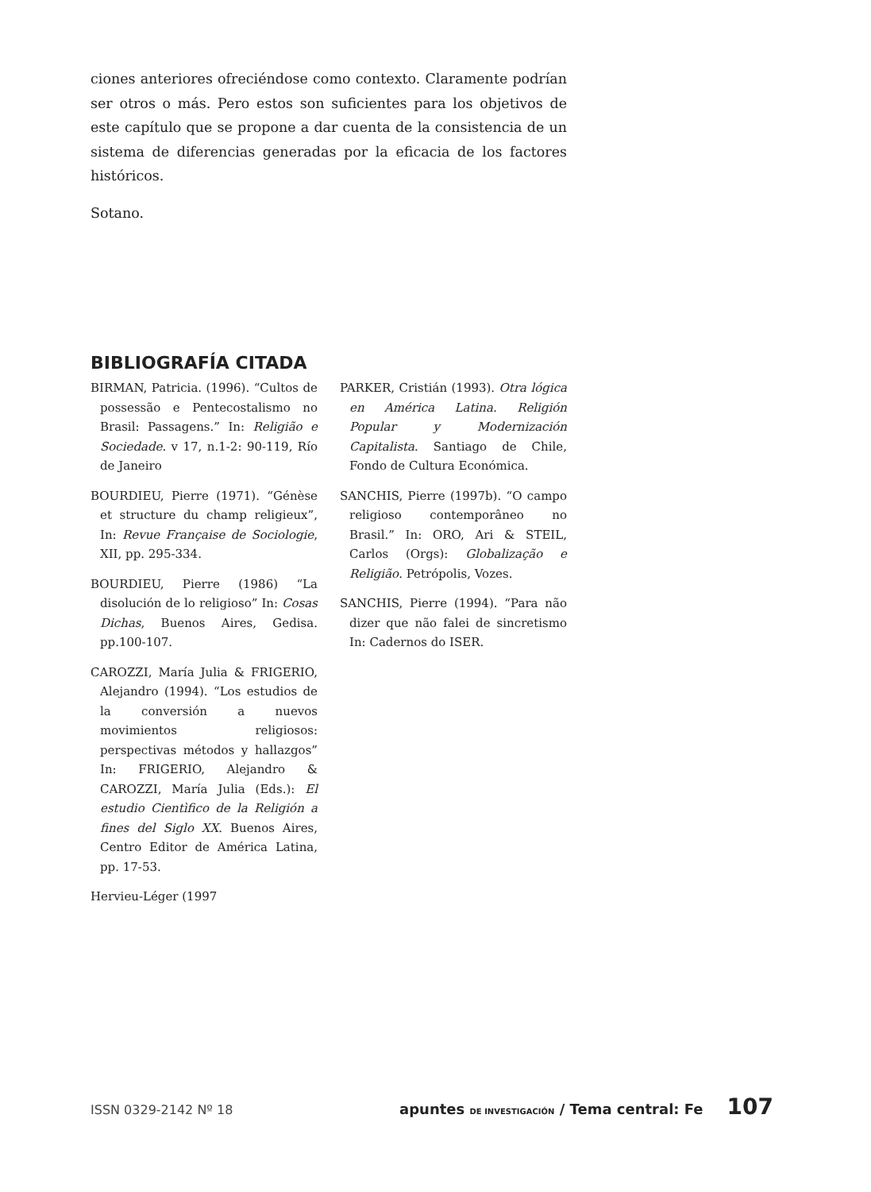ciones anteriores ofreciéndose como contexto. Claramente podrían ser otros o más. Pero estos son suficientes para los objetivos de este capítulo que se propone a dar cuenta de la consistencia de un sistema de diferencias generadas por la eficacia de los factores históricos.
Sotano.
BIBLIOGRAFÍA CITADA
BIRMAN, Patricia. (1996). “Cultos de possessão e Pentecostalismo no Brasil: Passagens.” In: Religião e Sociedade. v 17, n.1-2: 90-119, Río de Janeiro
BOURDIEU, Pierre (1971). “Génèse et structure du champ religieux”, In: Revue Française de Sociologie, XII, pp. 295-334.
BOURDIEU, Pierre (1986) “La disolución de lo religioso” In: Cosas Dichas, Buenos Aires, Gedisa. pp.100-107.
CAROZZI, María Julia & FRIGERIO, Alejandro (1994). “Los estudios de la conversión a nuevos movimientos religiosos: perspectivas métodos y hallazgos” In: FRIGERIO, Alejandro & CAROZZI, María Julia (Eds.): El estudio Cientìfico de la Religión a fines del Siglo XX. Buenos Aires, Centro Editor de América Latina, pp. 17-53.
Hervieu-Léger (1997
PARKER, Cristián (1993). Otra lógica en América Latina. Religión Popular y Modernización Capitalista. Santiago de Chile, Fondo de Cultura Económica.
SANCHIS, Pierre (1997b). “O campo religioso contemporâneo no Brasil.” In: ORO, Ari & STEIL, Carlos (Orgs): Globalização e Religião. Petrópolis, Vozes.
SANCHIS, Pierre (1994). “Para não dizer que não falei de sincretismo In: Cadernos do ISER.
ISSN 0329-2142 Nº 18 apuntes DE INVESTIGACIÓN / Tema central: Fe 107